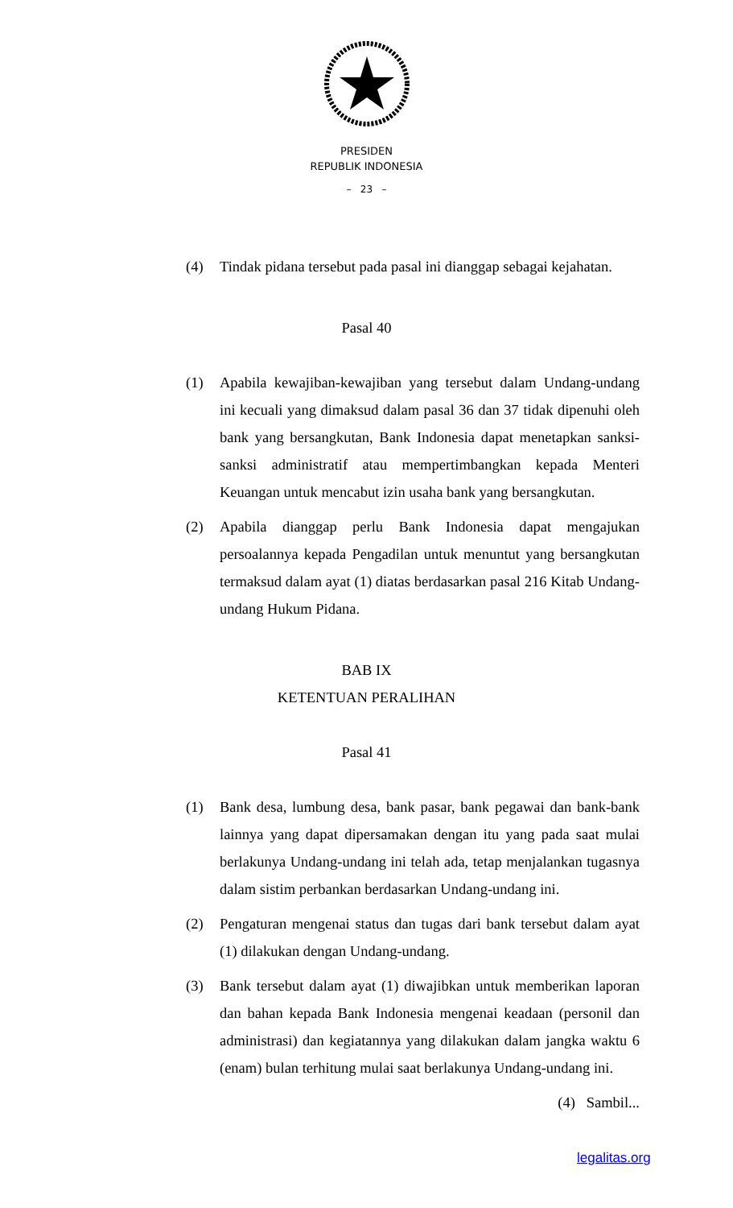PRESIDEN
REPUBLIK INDONESIA
– 23 –
(4) Tindak pidana tersebut pada pasal ini dianggap sebagai kejahatan.
Pasal 40
(1) Apabila kewajiban-kewajiban yang tersebut dalam Undang-undang ini kecuali yang dimaksud dalam pasal 36 dan 37 tidak dipenuhi oleh bank yang bersangkutan, Bank Indonesia dapat menetapkan sanksi-sanksi administratif atau mempertimbangkan kepada Menteri Keuangan untuk mencabut izin usaha bank yang bersangkutan.
(2) Apabila dianggap perlu Bank Indonesia dapat mengajukan persoalannya kepada Pengadilan untuk menuntut yang bersangkutan termaksud dalam ayat (1) diatas berdasarkan pasal 216 Kitab Undang-undang Hukum Pidana.
BAB IX
KETENTUAN PERALIHAN
Pasal 41
(1) Bank desa, lumbung desa, bank pasar, bank pegawai dan bank-bank lainnya yang dapat dipersamakan dengan itu yang pada saat mulai berlakunya Undang-undang ini telah ada, tetap menjalankan tugasnya dalam sistim perbankan berdasarkan Undang-undang ini.
(2) Pengaturan mengenai status dan tugas dari bank tersebut dalam ayat (1) dilakukan dengan Undang-undang.
(3) Bank tersebut dalam ayat (1) diwajibkan untuk memberikan laporan dan bahan kepada Bank Indonesia mengenai keadaan (personil dan administrasi) dan kegiatannya yang dilakukan dalam jangka waktu 6 (enam) bulan terhitung mulai saat berlakunya Undang-undang ini.
(4) Sambil...
legalitas.org